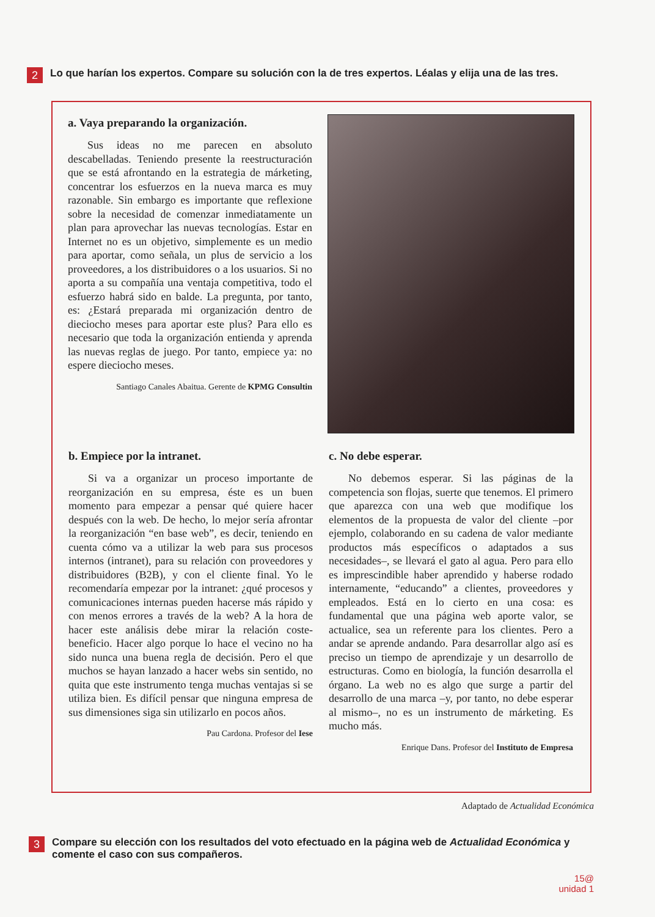2 Lo que harían los expertos. Compare su solución con la de tres expertos. Léalas y elija una de las tres.
a. Vaya preparando la organización.
Sus ideas no me parecen en absoluto descabelladas. Teniendo presente la reestructuración que se está afrontando en la estrategia de márketing, concentrar los esfuerzos en la nueva marca es muy razonable. Sin embargo es importante que reflexione sobre la necesidad de comenzar inmediatamente un plan para aprovechar las nuevas tecnologías. Estar en Internet no es un objetivo, simplemente es un medio para aportar, como señala, un plus de servicio a los proveedores, a los distribuidores o a los usuarios. Si no aporta a su compañía una ventaja competitiva, todo el esfuerzo habrá sido en balde. La pregunta, por tanto, es: ¿Estará preparada mi organización dentro de dieciocho meses para aportar este plus? Para ello es necesario que toda la organización entienda y aprenda las nuevas reglas de juego. Por tanto, empiece ya: no espere dieciocho meses.
Santiago Canales Abaitua. Gerente de KPMG Consultin
b. Empiece por la intranet.
Si va a organizar un proceso importante de reorganización en su empresa, éste es un buen momento para empezar a pensar qué quiere hacer después con la web. De hecho, lo mejor sería afrontar la reorganización “en base web”, es decir, teniendo en cuenta cómo va a utilizar la web para sus procesos internos (intranet), para su relación con proveedores y distribuidores (B2B), y con el cliente final. Yo le recomendaría empezar por la intranet: ¿qué procesos y comunicaciones internas pueden hacerse más rápido y con menos errores a través de la web? A la hora de hacer este análisis debe mirar la relación coste-beneficio. Hacer algo porque lo hace el vecino no ha sido nunca una buena regla de decisión. Pero el que muchos se hayan lanzado a hacer webs sin sentido, no quita que este instrumento tenga muchas ventajas si se utiliza bien. Es difícil pensar que ninguna empresa de sus dimensiones siga sin utilizarlo en pocos años.
Pau Cardona. Profesor del Iese
c. No debe esperar.
No debemos esperar. Si las páginas de la competencia son flojas, suerte que tenemos. El primero que aparezca con una web que modifique los elementos de la propuesta de valor del cliente –por ejemplo, colaborando en su cadena de valor mediante productos más específicos o adaptados a sus necesidades–, se llevará el gato al agua. Pero para ello es imprescindible haber aprendido y haberse rodado internamente, “educando” a clientes, proveedores y empleados. Está en lo cierto en una cosa: es fundamental que una página web aporte valor, se actualice, sea un referente para los clientes. Pero a andar se aprende andando. Para desarrollar algo así es preciso un tiempo de aprendizaje y un desarrollo de estructuras. Como en biología, la función desarrolla el órgano. La web no es algo que surge a partir del desarrollo de una marca –y, por tanto, no debe esperar al mismo–, no es un instrumento de márketing. Es mucho más.
Enrique Dans. Profesor del Instituto de Empresa
Adaptado de Actualidad Económica
3 Compare su elección con los resultados del voto efectuado en la página web de Actualidad Económica y comente el caso con sus compañeros.
15@
unidad 1